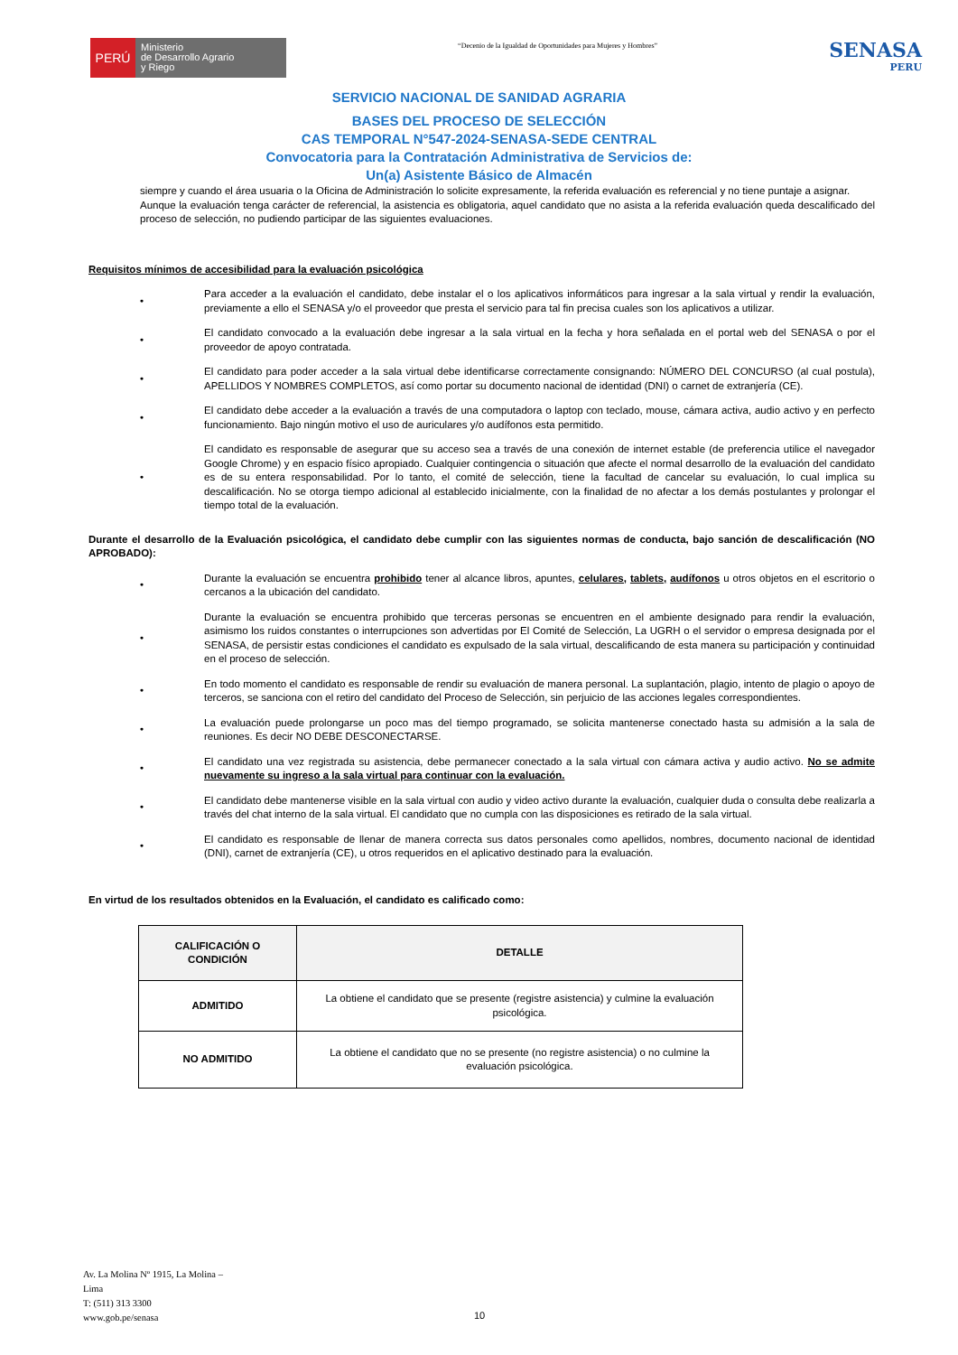PERÚ
Ministerio
de Desarrollo Agrario
y Riego
“Decenio de la Igualdad de Oportunidades para Mujeres y Hombres”
SENASA
PERU
SERVICIO NACIONAL DE SANIDAD AGRARIA
BASES DEL PROCESO DE SELECCIÓN
CAS TEMPORAL N°547-2024-SENASA-SEDE CENTRAL
Convocatoria para la Contratación Administrativa de Servicios de:
Un(a) Asistente Básico de Almacén
siempre y cuando el área usuaria o la Oficina de Administración lo solicite expresamente, la referida evaluación es referencial y no tiene puntaje a asignar.
Aunque la evaluación tenga carácter de referencial, la asistencia es obligatoria, aquel candidato que no asista a la referida evaluación queda descalificado del proceso de selección, no pudiendo participar de las siguientes evaluaciones.
Requisitos mínimos de accesibilidad para la evaluación psicológica
• Para acceder a la evaluación el candidato, debe instalar el o los aplicativos informáticos para ingresar a la sala virtual y rendir la evaluación, previamente a ello el SENASA y/o el proveedor que presta el servicio para tal fin precisa cuales son los aplicativos a utilizar.
• El candidato convocado a la evaluación debe ingresar a la sala virtual en la fecha y hora señalada en el portal web del SENASA o por el proveedor de apoyo contratada.
• El candidato para poder acceder a la sala virtual debe identificarse correctamente consignando: NÚMERO DEL CONCURSO (al cual postula), APELLIDOS Y NOMBRES COMPLETOS, así como portar su documento nacional de identidad (DNI) o carnet de extranjería (CE).
• El candidato debe acceder a la evaluación a través de una computadora o laptop con teclado, mouse, cámara activa, audio activo y en perfecto funcionamiento. Bajo ningún motivo el uso de auriculares y/o audífonos esta permitido.
• El candidato es responsable de asegurar que su acceso sea a través de una conexión de internet estable (de preferencia utilice el navegador Google Chrome) y en espacio físico apropiado. Cualquier contingencia o situación que afecte el normal desarrollo de la evaluación del candidato es de su entera responsabilidad. Por lo tanto, el comité de selección, tiene la facultad de cancelar su evaluación, lo cual implica su descalificación. No se otorga tiempo adicional al establecido inicialmente, con la finalidad de no afectar a los demás postulantes y prolongar el tiempo total de la evaluación.
Durante el desarrollo de la Evaluación psicológica, el candidato debe cumplir con las siguientes normas de conducta, bajo sanción de descalificación (NO APROBADO):
• Durante la evaluación se encuentra prohibido tener al alcance libros, apuntes, celulares, tablets, audífonos u otros objetos en el escritorio o cercanos a la ubicación del candidato.
• Durante la evaluación se encuentra prohibido que terceras personas se encuentren en el ambiente designado para rendir la evaluación, asimismo los ruidos constantes o interrupciones son advertidas por El Comité de Selección, La UGRH o el servidor o empresa designada por el SENASA, de persistir estas condiciones el candidato es expulsado de la sala virtual, descalificando de esta manera su participación y continuidad en el proceso de selección.
• En todo momento el candidato es responsable de rendir su evaluación de manera personal. La suplantación, plagio, intento de plagio o apoyo de terceros, se sanciona con el retiro del candidato del Proceso de Selección, sin perjuicio de las acciones legales correspondientes.
• La evaluación puede prolongarse un poco mas del tiempo programado, se solicita mantenerse conectado hasta su admisión a la sala de reuniones. Es decir NO DEBE DESCONECTARSE.
• El candidato una vez registrada su asistencia, debe permanecer conectado a la sala virtual con cámara activa y audio activo. No se admite nuevamente su ingreso a la sala virtual para continuar con la evaluación.
• El candidato debe mantenerse visible en la sala virtual con audio y video activo durante la evaluación, cualquier duda o consulta debe realizarla a través del chat interno de la sala virtual. El candidato que no cumpla con las disposiciones es retirado de la sala virtual.
• El candidato es responsable de llenar de manera correcta sus datos personales como apellidos, nombres, documento nacional de identidad (DNI), carnet de extranjería (CE), u otros requeridos en el aplicativo destinado para la evaluación.
En virtud de los resultados obtenidos en la Evaluación, el candidato es calificado como:
| CALIFICACIÓN O CONDICIÓN | DETALLE |
| --- | --- |
| ADMITIDO | La obtiene el candidato que se presente (registre asistencia) y culmine la evaluación psicológica. |
| NO ADMITIDO | La obtiene el candidato que no se presente (no registre asistencia) o no culmine la evaluación psicológica. |
Av. La Molina Nº 1915, La Molina –
Lima
T: (511) 313 3300
www.gob.pe/senasa
10